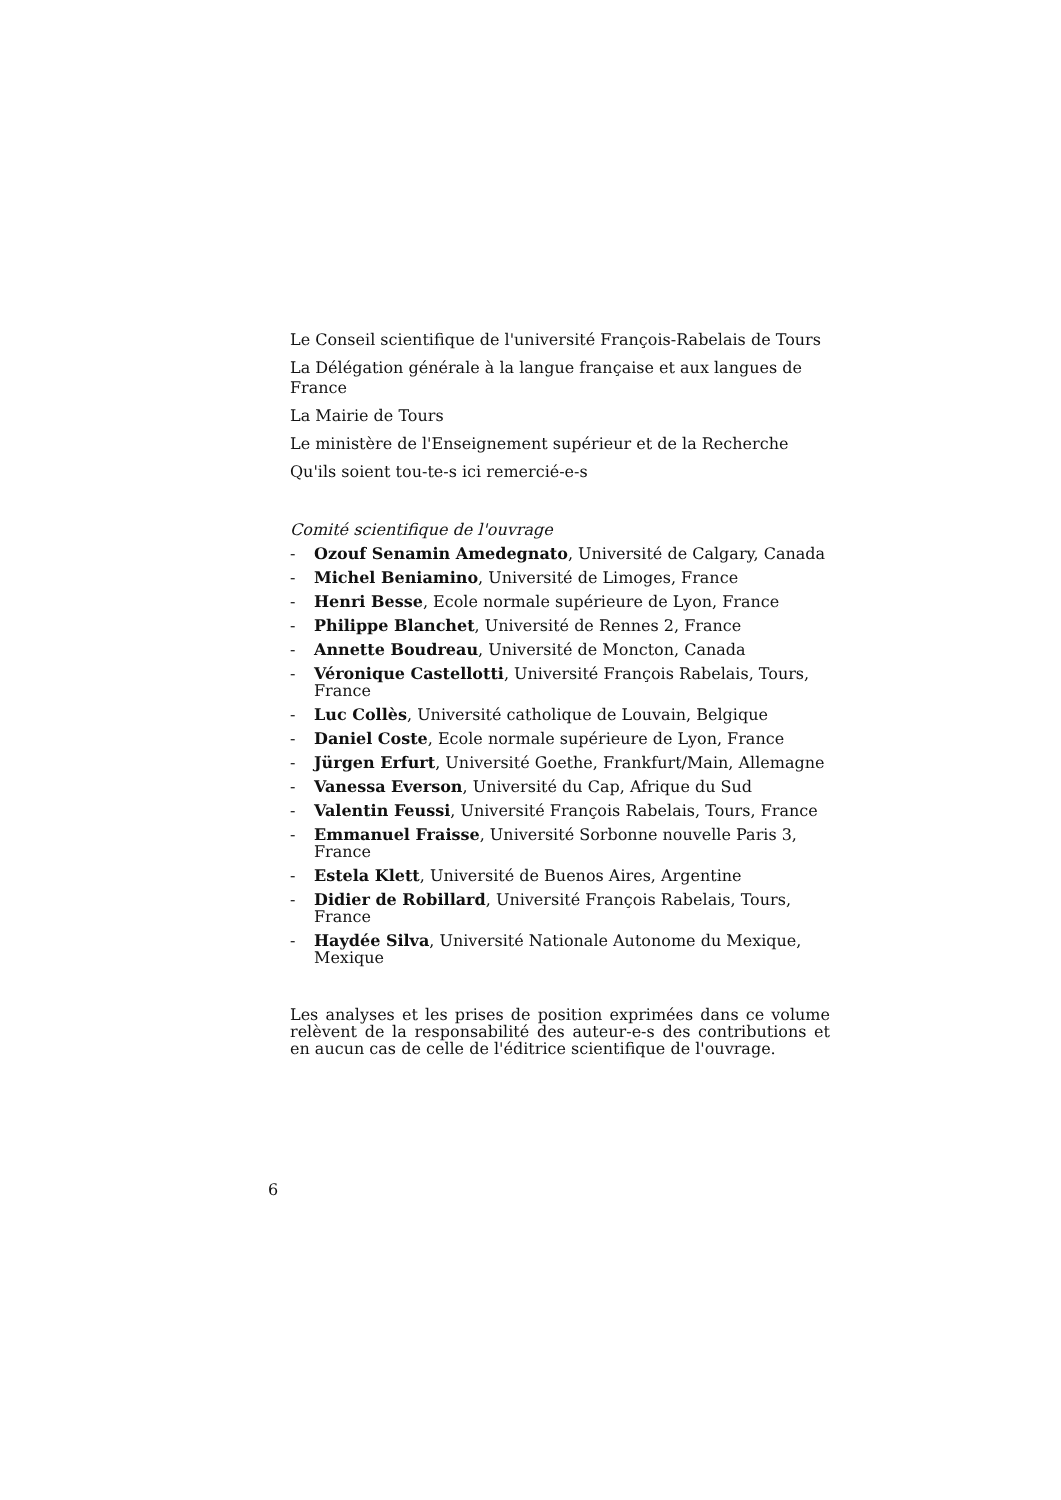Le Conseil scientifique de l'université François-Rabelais de Tours
La Délégation générale à la langue française et aux langues de France
La Mairie de Tours
Le ministère de l'Enseignement supérieur et de la Recherche
Qu'ils soient tou-te-s ici remercié-e-s
Comité scientifique de l'ouvrage
- Ozouf Senamin Amedegnato, Université de Calgary, Canada
- Michel Beniamino, Université de Limoges, France
- Henri Besse, Ecole normale supérieure de Lyon, France
- Philippe Blanchet, Université de Rennes 2, France
- Annette Boudreau, Université de Moncton, Canada
- Véronique Castellotti, Université François Rabelais, Tours, France
- Luc Collès, Université catholique de Louvain, Belgique
- Daniel Coste, Ecole normale supérieure de Lyon, France
- Jürgen Erfurt, Université Goethe, Frankfurt/Main, Allemagne
- Vanessa Everson, Université du Cap, Afrique du Sud
- Valentin Feussi, Université François Rabelais, Tours, France
- Emmanuel Fraisse, Université Sorbonne nouvelle Paris 3, France
- Estela Klett, Université de Buenos Aires, Argentine
- Didier de Robillard, Université François Rabelais, Tours, France
- Haydée Silva, Université Nationale Autonome du Mexique, Mexique
Les analyses et les prises de position exprimées dans ce volume relèvent de la responsabilité des auteur-e-s des contributions et en aucun cas de celle de l'éditrice scientifique de l'ouvrage.
6